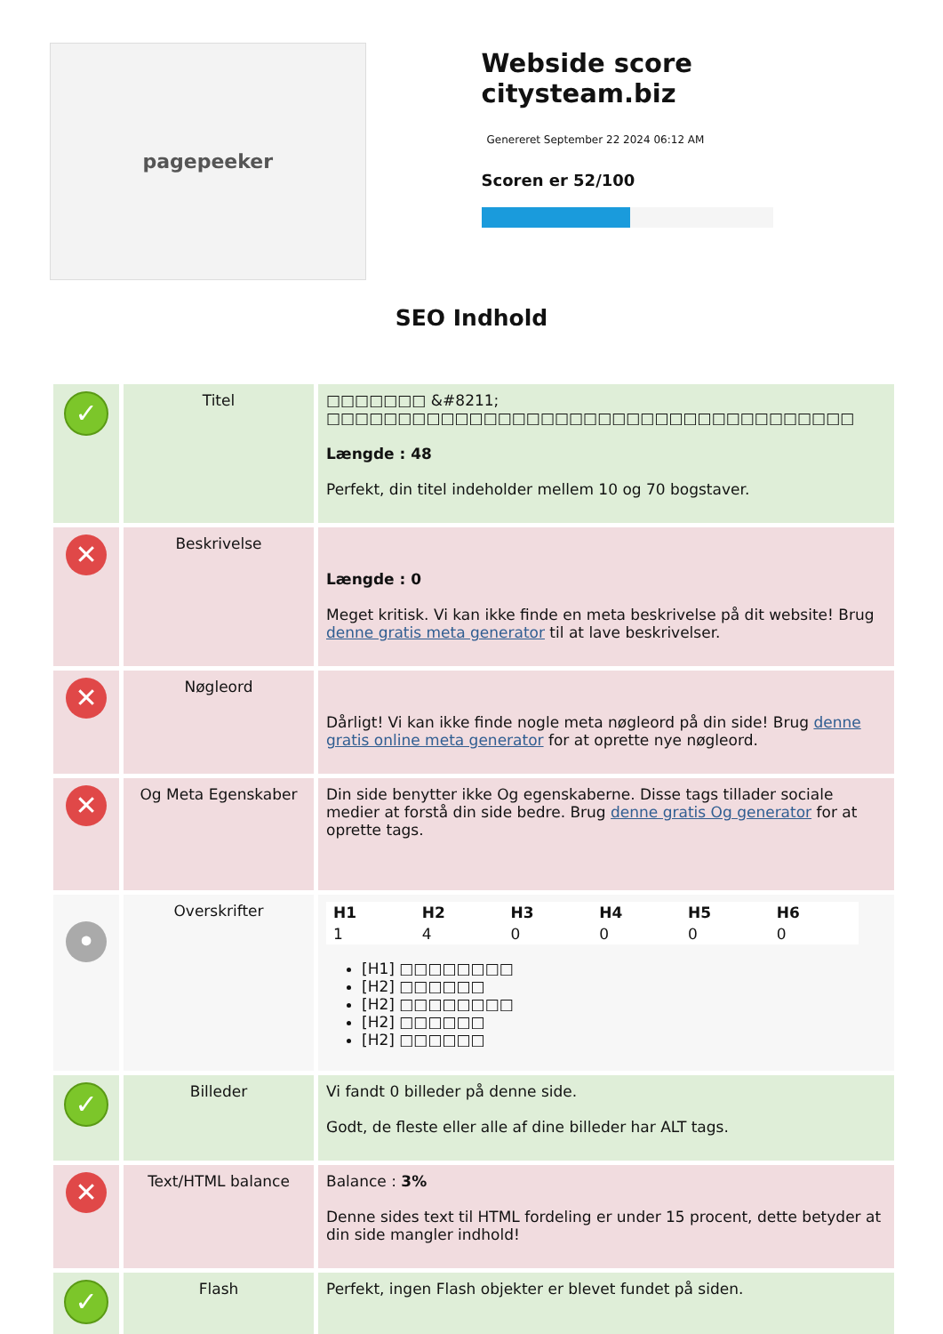pagepeeker
Webside score citysteam.biz
Genereret September 22 2024 06:12 AM
Scoren er 52/100
SEO Indhold
| ✓ | Titel | □□□□□□□ &#8211; □□□□□□□□□□□□□□□□□□□□□□□□□□□□□□□□□□□□□ Længde : 48 Perfekt, din titel indeholder mellem 10 og 70 bogstaver. |
| ✕ | Beskrivelse | Længde : 0 Meget kritisk. Vi kan ikke finde en meta beskrivelse på dit website! Brug denne gratis meta generator til at lave beskrivelser. |
| ✕ | Nøgleord | Dårligt! Vi kan ikke finde nogle meta nøgleord på din side! Brug denne gratis online meta generator for at oprette nye nøgleord. |
| ✕ | Og Meta Egenskaber | Din side benytter ikke Og egenskaberne. Disse tags tillader sociale medier at forstå din side bedre. Brug denne gratis Og generator for at oprette tags. |
| • | Overskrifter | / H1 / H2 / H3 / H4 / H5 / H6 / / 1 / 4 / 0 / 0 / 0 / 0 / [H1] □□□□□□□□ [H2] □□□□□□ [H2] □□□□□□□□ [H2] □□□□□□ [H2] □□□□□□ |
| ✓ | Billeder | Vi fandt 0 billeder på denne side. Godt, de fleste eller alle af dine billeder har ALT tags. |
| ✕ | Text/HTML balance | Balance : 3% Denne sides text til HTML fordeling er under 15 procent, dette betyder at din side mangler indhold! |
| ✓ | Flash | Perfekt, ingen Flash objekter er blevet fundet på siden. |